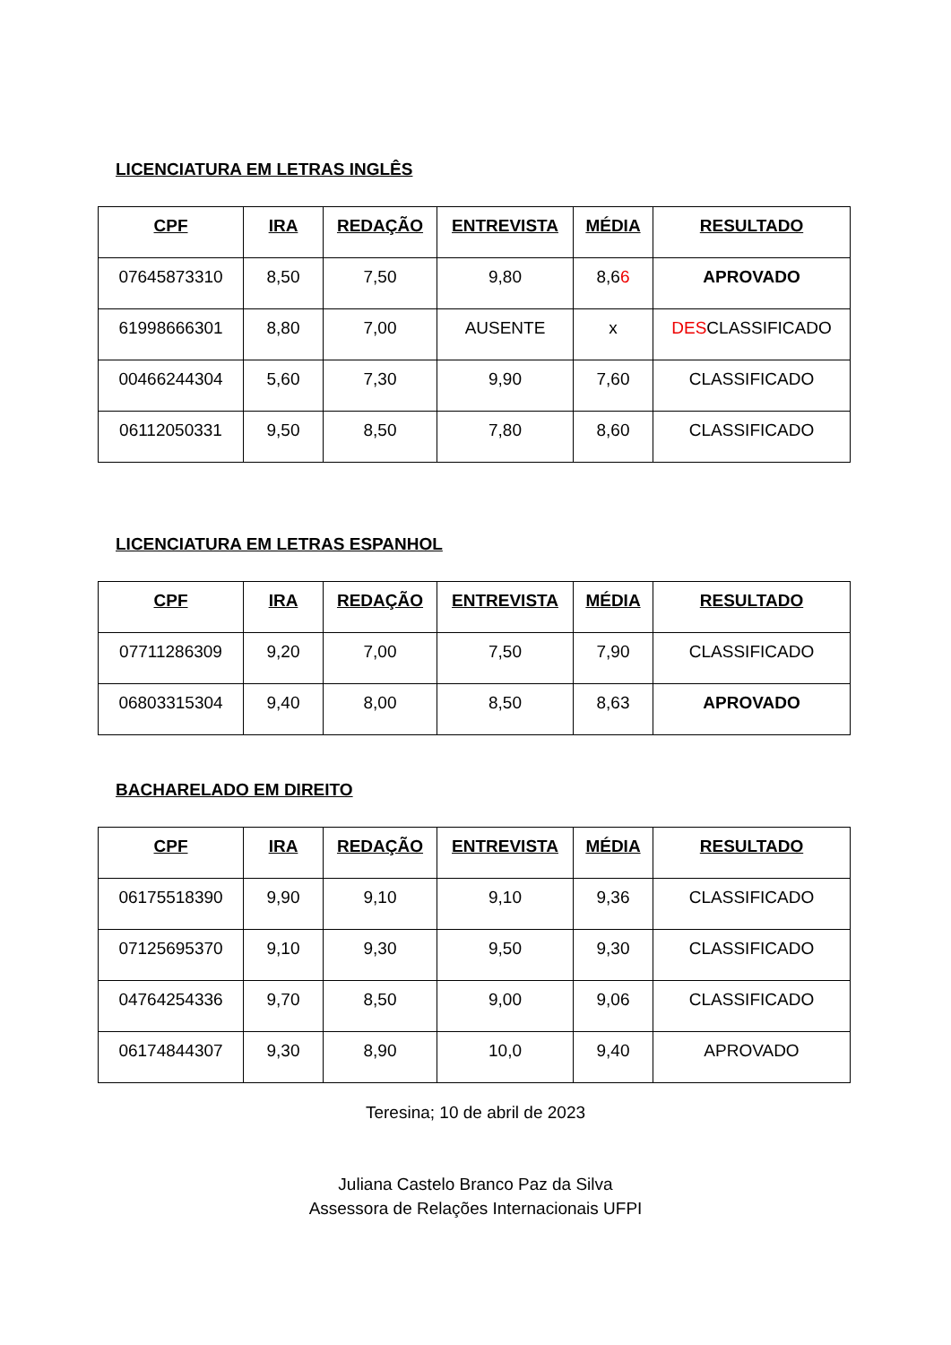LICENCIATURA EM LETRAS INGLÊS
| CPF | IRA | REDAÇÃO | ENTREVISTA | MÉDIA | RESULTADO |
| --- | --- | --- | --- | --- | --- |
| 07645873310 | 8,50 | 7,50 | 9,80 | 8,6 6 | APROVADO |
| 61998666301 | 8,80 | 7,00 | AUSENTE | x | DES CLASSIFICADO |
| 00466244304 | 5,60 | 7,30 | 9,90 | 7,60 | CLASSIFICADO |
| 06112050331 | 9,50 | 8,50 | 7,80 | 8,60 | CLASSIFICADO |
LICENCIATURA EM LETRAS ESPANHOL
| CPF | IRA | REDAÇÃO | ENTREVISTA | MÉDIA | RESULTADO |
| --- | --- | --- | --- | --- | --- |
| 07711286309 | 9,20 | 7,00 | 7,50 | 7,90 | CLASSIFICADO |
| 06803315304 | 9,40 | 8,00 | 8,50 | 8,63 | APROVADO |
BACHARELADO EM DIREITO
| CPF | IRA | REDAÇÃO | ENTREVISTA | MÉDIA | RESULTADO |
| --- | --- | --- | --- | --- | --- |
| 06175518390 | 9,90 | 9,10 | 9,10 | 9,36 | CLASSIFICADO |
| 07125695370 | 9,10 | 9,30 | 9,50 | 9,30 | CLASSIFICADO |
| 04764254336 | 9,70 | 8,50 | 9,00 | 9,06 | CLASSIFICADO |
| 06174844307 | 9,30 | 8,90 | 10,0 | 9,40 | APROVADO |
Teresina; 10 de abril de 2023
Juliana Castelo Branco Paz da Silva
Assessora de Relações Internacionais UFPI